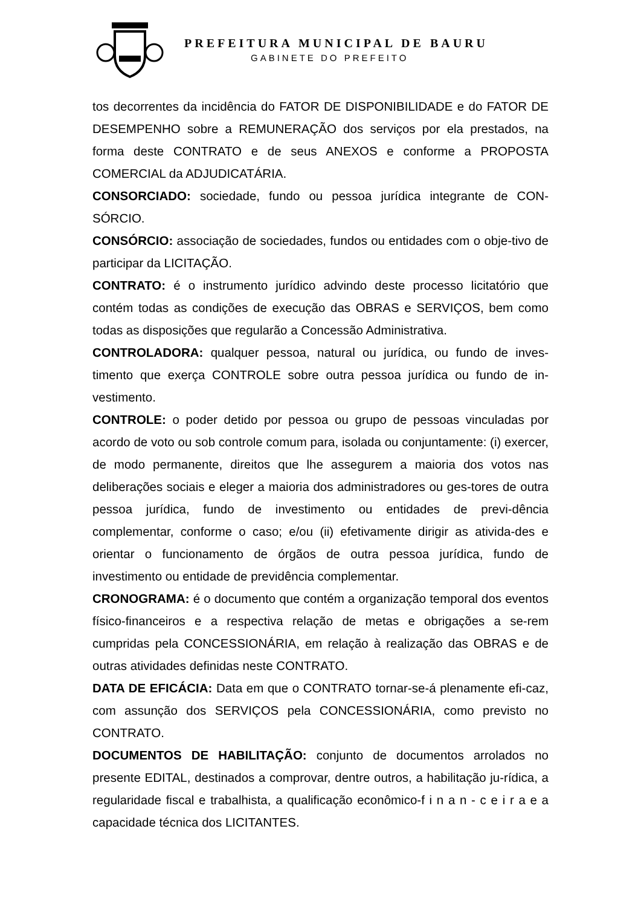PREFEITURA MUNICIPAL DE BAURU
GABINETE DO PREFEITO
tos decorrentes da incidência do FATOR DE DISPONIBILIDADE e do FATOR DE DESEMPENHO sobre a REMUNERAÇÃO dos serviços por ela prestados, na forma deste CONTRATO e de seus ANEXOS e conforme a PROPOSTA COMERCIAL da ADJUDICATÁRIA.
CONSORCIADO: sociedade, fundo ou pessoa jurídica integrante de CON-SÓRCIO.
CONSÓRCIO: associação de sociedades, fundos ou entidades com o obje-tivo de participar da LICITAÇÃO.
CONTRATO: é o instrumento jurídico advindo deste processo licitatório que contém todas as condições de execução das OBRAS e SERVIÇOS, bem como todas as disposições que regularão a Concessão Administrativa.
CONTROLADORA: qualquer pessoa, natural ou jurídica, ou fundo de inves-timento que exerça CONTROLE sobre outra pessoa jurídica ou fundo de in-vestimento.
CONTROLE: o poder detido por pessoa ou grupo de pessoas vinculadas por acordo de voto ou sob controle comum para, isolada ou conjuntamente: (i) exercer, de modo permanente, direitos que lhe assegurem a maioria dos votos nas deliberações sociais e eleger a maioria dos administradores ou ges-tores de outra pessoa jurídica, fundo de investimento ou entidades de previ-dência complementar, conforme o caso; e/ou (ii) efetivamente dirigir as ativida-des e orientar o funcionamento de órgãos de outra pessoa jurídica, fundo de investimento ou entidade de previdência complementar.
CRONOGRAMA: é o documento que contém a organização temporal dos eventos físico-financeiros e a respectiva relação de metas e obrigações a se-rem cumpridas pela CONCESSIONÁRIA, em relação à realização das OBRAS e de outras atividades definidas neste CONTRATO.
DATA DE EFICÁCIA: Data em que o CONTRATO tornar-se-á plenamente efi-caz, com assunção dos SERVIÇOS pela CONCESSIONÁRIA, como previsto no CONTRATO.
DOCUMENTOS DE HABILITAÇÃO: conjunto de documentos arrolados no presente EDITAL, destinados a comprovar, dentre outros, a habilitação ju-rídica, a regularidade fiscal e trabalhista, a qualificação econômico-f i n a n - c e i r a e a capacidade técnica dos LICITANTES.